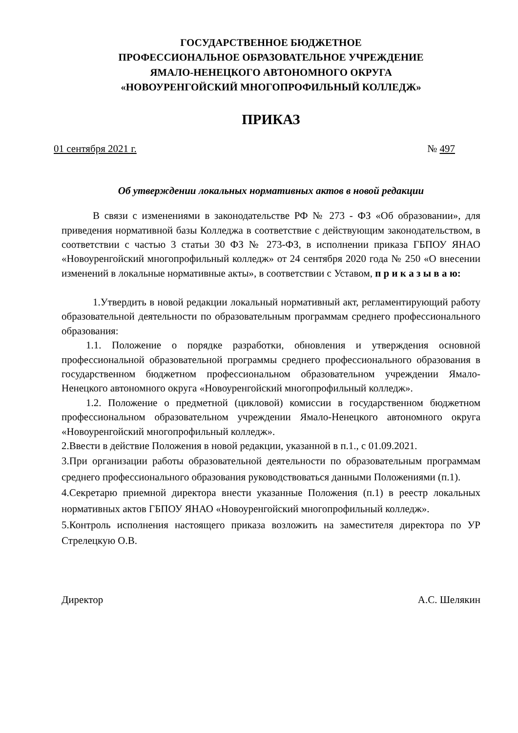ГОСУДАРСТВЕННОЕ БЮДЖЕТНОЕ
ПРОФЕССИОНАЛЬНОЕ ОБРАЗОВАТЕЛЬНОЕ УЧРЕЖДЕНИЕ
ЯМАЛО-НЕНЕЦКОГО АВТОНОМНОГО ОКРУГА
«НОВОУРЕНГОЙСКИЙ МНОГОПРОФИЛЬНЫЙ КОЛЛЕДЖ»
ПРИКАЗ
01 сентября 2021 г. № 497
Об утверждении локальных нормативных актов в новой редакции
В связи с изменениями в законодательстве РФ № 273 - ФЗ «Об образовании», для приведения нормативной базы Колледжа в соответствие с действующим законодательством, в соответствии с частью 3 статьи 30 ФЗ № 273-ФЗ, в исполнении приказа ГБПОУ ЯНАО «Новоуренгойский многопрофильный колледж» от 24 сентября 2020 года № 250 «О внесении изменений в локальные нормативные акты», в соответствии с Уставом, п р и к а з ы в а ю:
1.Утвердить в новой редакции локальный нормативный акт, регламентирующий работу образовательной деятельности по образовательным программам среднего профессионального образования:
1.1. Положение о порядке разработки, обновления и утверждения основной профессиональной образовательной программы среднего профессионального образования в государственном бюджетном профессиональном образовательном учреждении Ямало-Ненецкого автономного округа «Новоуренгойский многопрофильный колледж».
1.2. Положение о предметной (цикловой) комиссии в государственном бюджетном профессиональном образовательном учреждении Ямало-Ненецкого автономного округа «Новоуренгойский многопрофильный колледж».
2.Ввести в действие Положения в новой редакции, указанной в п.1., с 01.09.2021.
3.При организации работы образовательной деятельности по образовательным программам среднего профессионального образования руководствоваться данными Положениями (п.1).
4.Секретарю приемной директора внести указанные Положения (п.1) в реестр локальных нормативных актов ГБПОУ ЯНАО «Новоуренгойский многопрофильный колледж».
5.Контроль исполнения настоящего приказа возложить на заместителя директора по УР Стрелецкую О.В.
Директор А.С. Шелякин